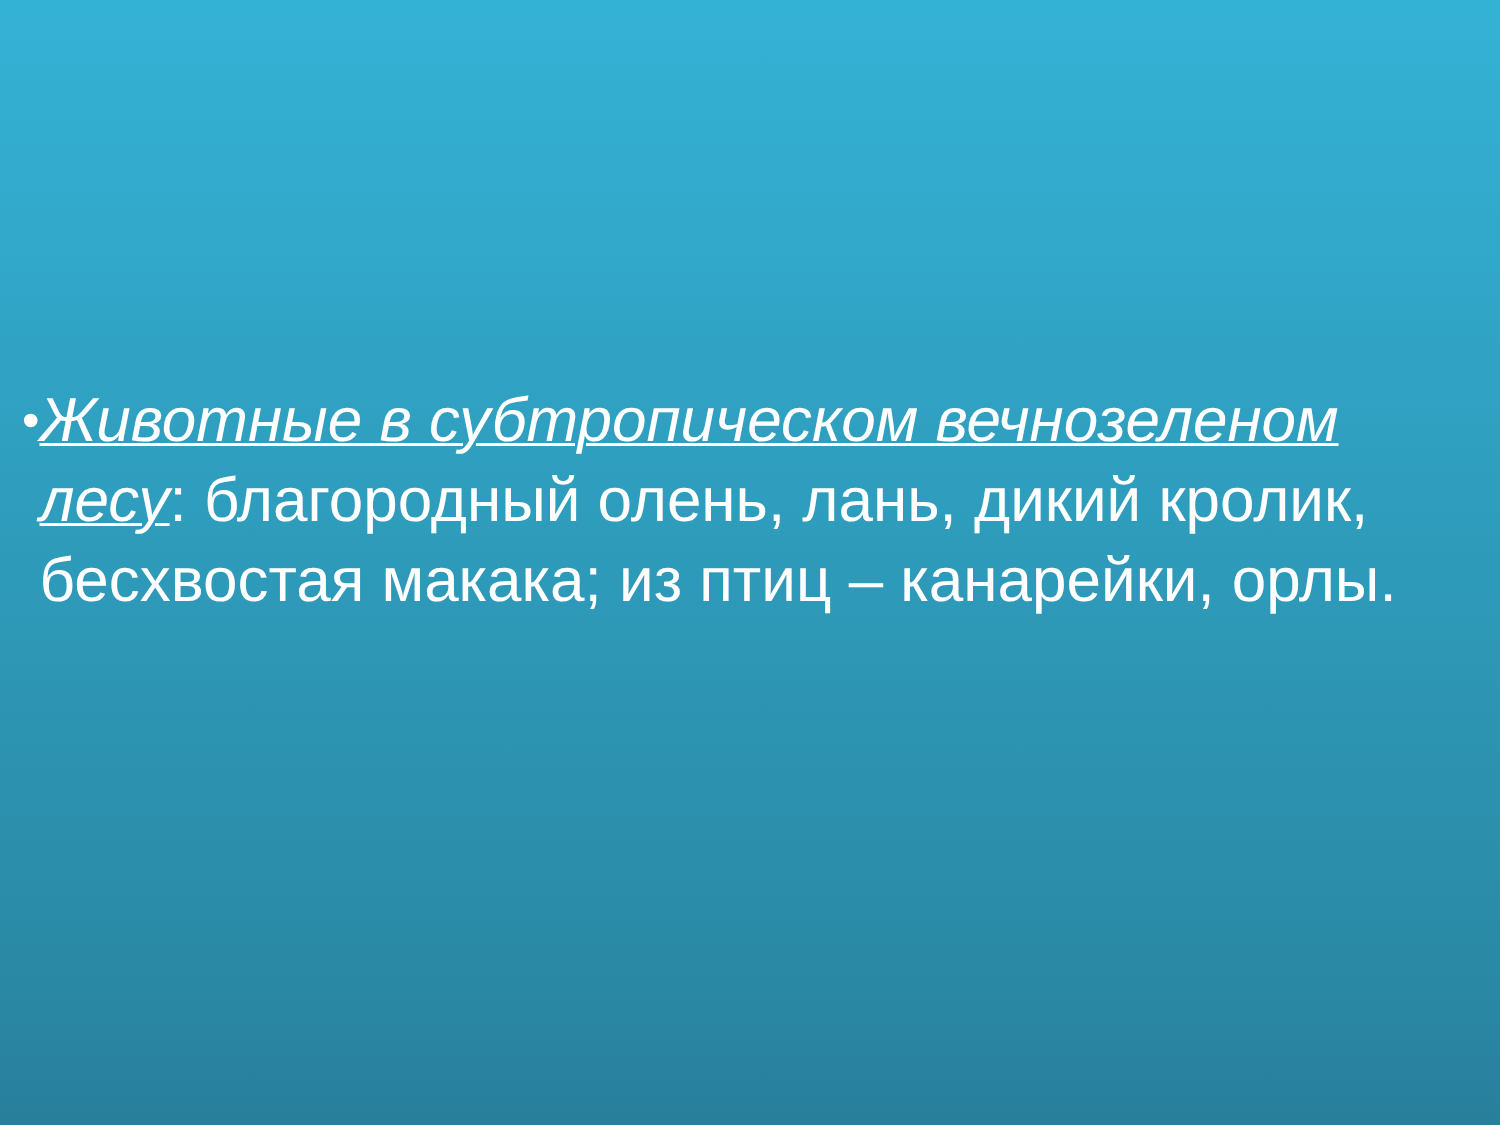•
Животные в субтропическом вечнозеленом лесу: благородный олень, лань, дикий кролик, бесхвостая макака; из птиц – канарейки, орлы.